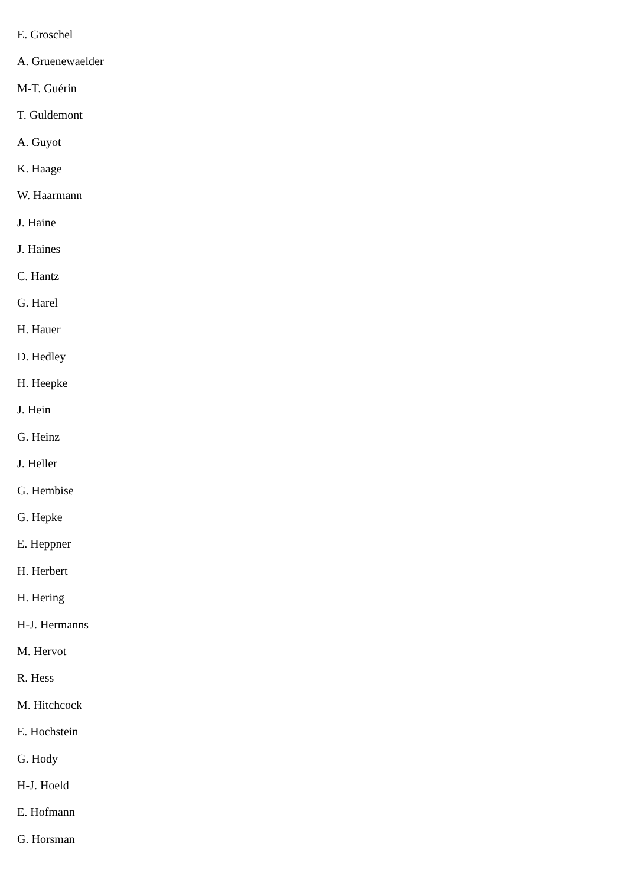E. Groschel
A. Gruenewaelder
M-T. Guérin
T. Guldemont
A. Guyot
K. Haage
W. Haarmann
J. Haine
J. Haines
C. Hantz
G. Harel
H. Hauer
D. Hedley
H. Heepke
J. Hein
G. Heinz
J. Heller
G. Hembise
G. Hepke
E. Heppner
H. Herbert
H. Hering
H-J. Hermanns
M. Hervot
R. Hess
M. Hitchcock
E. Hochstein
G. Hody
H-J. Hoeld
E. Hofmann
G. Horsman